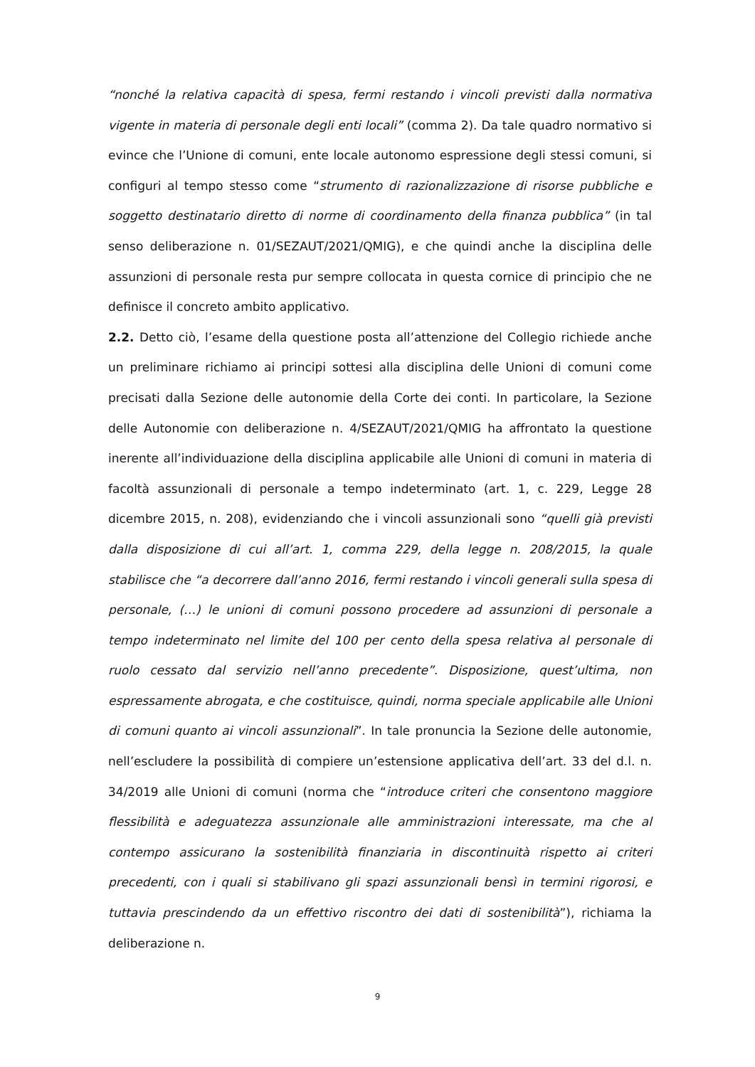“nonché la relativa capacità di spesa, fermi restando i vincoli previsti dalla normativa vigente in materia di personale degli enti locali” (comma 2). Da tale quadro normativo si evince che l’Unione di comuni, ente locale autonomo espressione degli stessi comuni, si configuri al tempo stesso come “strumento di razionalizzazione di risorse pubbliche e soggetto destinatario diretto di norme di coordinamento della finanza pubblica” (in tal senso deliberazione n. 01/SEZAUT/2021/QMIG), e che quindi anche la disciplina delle assunzioni di personale resta pur sempre collocata in questa cornice di principio che ne definisce il concreto ambito applicativo.
2.2. Detto ciò, l’esame della questione posta all’attenzione del Collegio richiede anche un preliminare richiamo ai principi sottesi alla disciplina delle Unioni di comuni come precisati dalla Sezione delle autonomie della Corte dei conti. In particolare, la Sezione delle Autonomie con deliberazione n. 4/SEZAUT/2021/QMIG ha affrontato la questione inerente all’individuazione della disciplina applicabile alle Unioni di comuni in materia di facoltà assunzionali di personale a tempo indeterminato (art. 1, c. 229, Legge 28 dicembre 2015, n. 208), evidenziando che i vincoli assunzionali sono “quelli già previsti dalla disposizione di cui all’art. 1, comma 229, della legge n. 208/2015, la quale stabilisce che “a decorrere dall’anno 2016, fermi restando i vincoli generali sulla spesa di personale, (…) le unioni di comuni possono procedere ad assunzioni di personale a tempo indeterminato nel limite del 100 per cento della spesa relativa al personale di ruolo cessato dal servizio nell’anno precedente”. Disposizione, quest’ultima, non espressamente abrogata, e che costituisce, quindi, norma speciale applicabile alle Unioni di comuni quanto ai vincoli assunzionali”. In tale pronuncia la Sezione delle autonomie, nell’escludere la possibilità di compiere un’estensione applicativa dell’art. 33 del d.l. n. 34/2019 alle Unioni di comuni (norma che “introduce criteri che consentono maggiore flessibilità e adeguatezza assunzionale alle amministrazioni interessate, ma che al contempo assicurano la sostenibilità finanziaria in discontinuità rispetto ai criteri precedenti, con i quali si stabilivano gli spazi assunzionali bensì in termini rigorosi, e tuttavia prescindendo da un effettivo riscontro dei dati di sostenibilità”), richiama la deliberazione n.
9